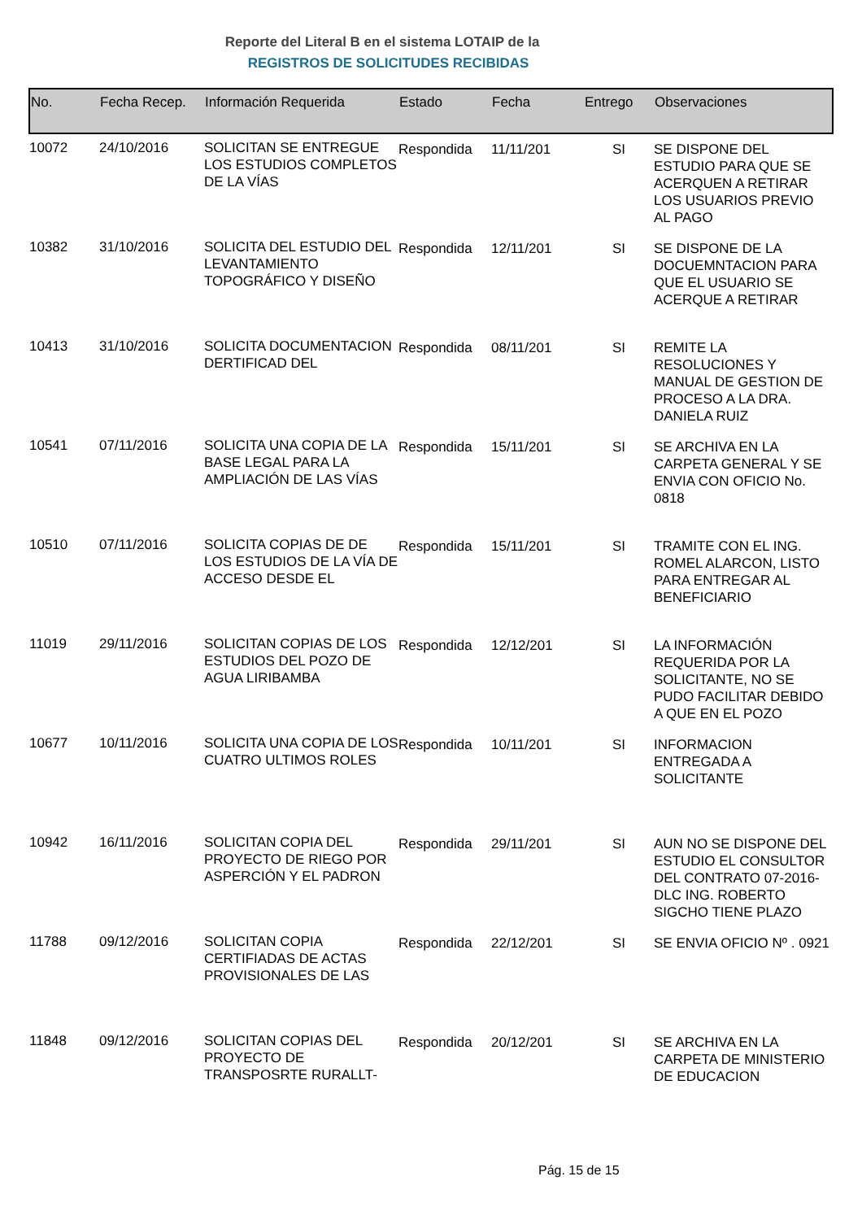Reporte del Literal B en el sistema LOTAIP de la
REGISTROS DE SOLICITUDES RECIBIDAS
| No. | Fecha Recep. | Información Requerida | Estado | Fecha | Entrego | Observaciones |
| --- | --- | --- | --- | --- | --- | --- |
| 10072 | 24/10/2016 | SOLICITAN SE ENTREGUE LOS ESTUDIOS COMPLETOS DE LA VÍAS | Respondida | 11/11/201 | SI | SE DISPONE DEL ESTUDIO PARA QUE SE ACERQUEN A RETIRAR LOS USUARIOS PREVIO AL PAGO |
| 10382 | 31/10/2016 | SOLICITA DEL ESTUDIO DEL LEVANTAMIENTO TOPOGRÁFICO Y DISEÑO | Respondida | 12/11/201 | SI | SE DISPONE DE LA DOCUEMNTACION PARA QUE EL USUARIO SE ACERQUE A RETIRAR |
| 10413 | 31/10/2016 | SOLICITA DOCUMENTACION DERTIFICAD DEL | Respondida | 08/11/201 | SI | REMITE LA RESOLUCIONES Y MANUAL DE GESTION DE PROCESO A LA DRA. DANIELA RUIZ |
| 10541 | 07/11/2016 | SOLICITA UNA COPIA DE LA BASE LEGAL PARA LA AMPLIACIÓN DE LAS VÍAS | Respondida | 15/11/201 | SI | SE ARCHIVA EN LA CARPETA GENERAL Y SE ENVIA CON OFICIO No. 0818 |
| 10510 | 07/11/2016 | SOLICITA COPIAS DE DE LOS ESTUDIOS DE LA VÍA DE ACCESO DESDE EL | Respondida | 15/11/201 | SI | TRAMITE CON EL ING. ROMEL ALARCON, LISTO PARA ENTREGAR AL BENEFICIARIO |
| 11019 | 29/11/2016 | SOLICITAN COPIAS DE LOS ESTUDIOS DEL POZO DE AGUA LIRIBAMBA | Respondida | 12/12/201 | SI | LA INFORMACIÓN REQUERIDA POR LA SOLICITANTE, NO SE PUDO FACILITAR DEBIDO A QUE EN EL POZO |
| 10677 | 10/11/2016 | SOLICITA UNA COPIA DE LOS CUATRO ULTIMOS ROLES | Respondida | 10/11/201 | SI | INFORMACION ENTREGADA A SOLICITANTE |
| 10942 | 16/11/2016 | SOLICITAN COPIA DEL PROYECTO DE RIEGO POR ASPERCIÓN Y EL PADRON | Respondida | 29/11/201 | SI | AUN NO SE DISPONE DEL ESTUDIO EL CONSULTOR DEL CONTRATO 07-2016-DLC ING. ROBERTO SIGCHO TIENE PLAZO |
| 11788 | 09/12/2016 | SOLICITAN COPIA CERTIFIADAS DE ACTAS PROVISIONALES DE LAS | Respondida | 22/12/201 | SI | SE ENVIA OFICIO Nº . 0921 |
| 11848 | 09/12/2016 | SOLICITAN COPIAS DEL PROYECTO DE TRANSPOSRTE RURALLT- | Respondida | 20/12/201 | SI | SE ARCHIVA EN LA CARPETA DE MINISTERIO DE EDUCACION |
Pág. 15 de 15